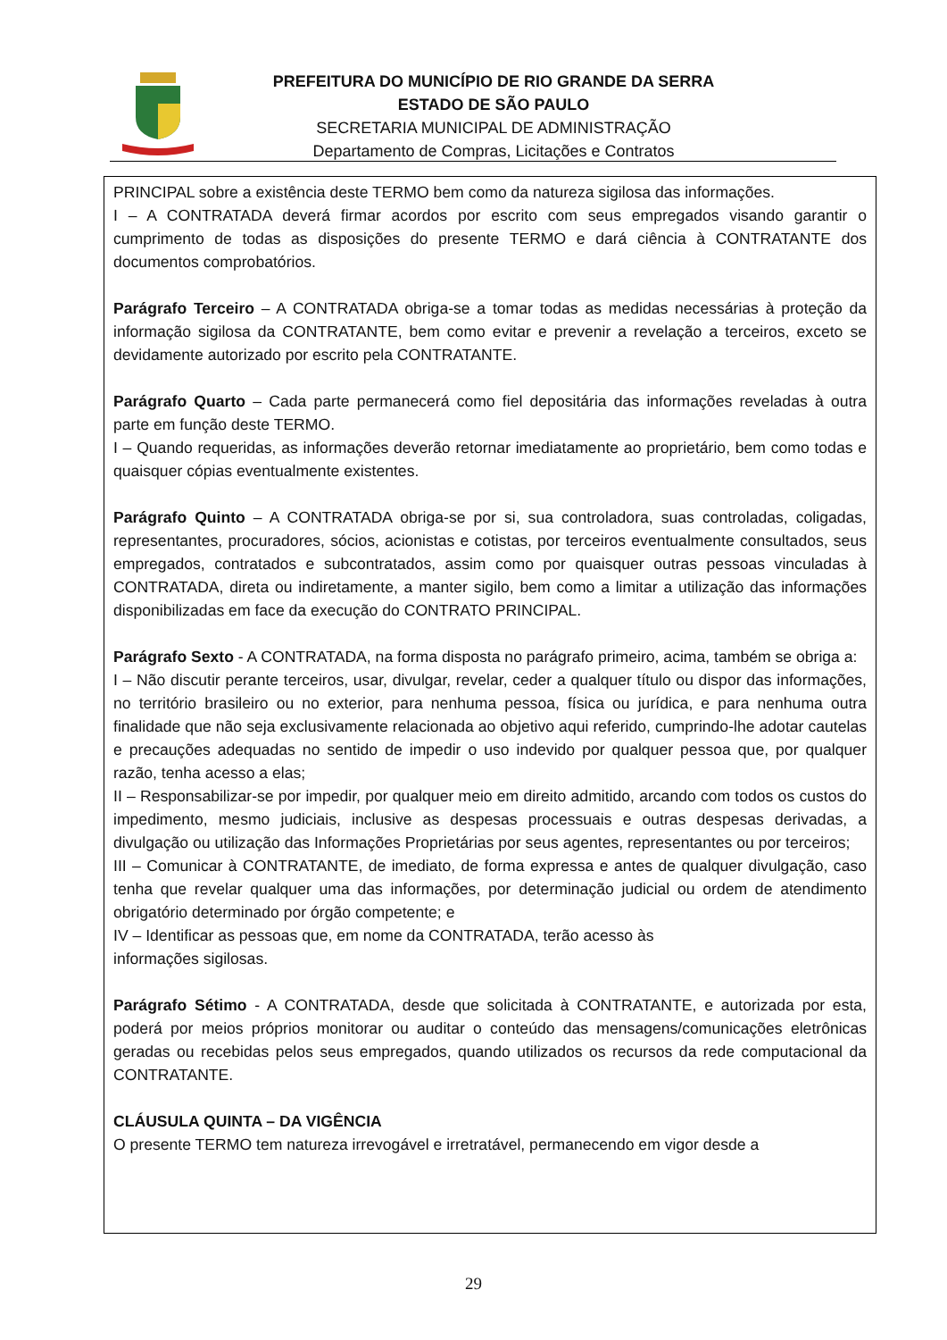PREFEITURA DO MUNICÍPIO DE RIO GRANDE DA SERRA
ESTADO DE SÃO PAULO
SECRETARIA MUNICIPAL DE ADMINISTRAÇÃO
Departamento de Compras, Licitações e Contratos
PRINCIPAL sobre a existência deste TERMO bem como da natureza sigilosa das informações.
I – A CONTRATADA deverá firmar acordos por escrito com seus empregados visando garantir o cumprimento de todas as disposições do presente TERMO e dará ciência à CONTRATANTE dos documentos comprobatórios.
Parágrafo Terceiro – A CONTRATADA obriga-se a tomar todas as medidas necessárias à proteção da informação sigilosa da CONTRATANTE, bem como evitar e prevenir a revelação a terceiros, exceto se devidamente autorizado por escrito pela CONTRATANTE.
Parágrafo Quarto – Cada parte permanecerá como fiel depositária das informações reveladas à outra parte em função deste TERMO.
I – Quando requeridas, as informações deverão retornar imediatamente ao proprietário, bem como todas e quaisquer cópias eventualmente existentes.
Parágrafo Quinto – A CONTRATADA obriga-se por si, sua controladora, suas controladas, coligadas, representantes, procuradores, sócios, acionistas e cotistas, por terceiros eventualmente consultados, seus empregados, contratados e subcontratados, assim como por quaisquer outras pessoas vinculadas à CONTRATADA, direta ou indiretamente, a manter sigilo, bem como a limitar a utilização das informações disponibilizadas em face da execução do CONTRATO PRINCIPAL.
Parágrafo Sexto - A CONTRATADA, na forma disposta no parágrafo primeiro, acima, também se obriga a:
I – Não discutir perante terceiros, usar, divulgar, revelar, ceder a qualquer título ou dispor das informações, no território brasileiro ou no exterior, para nenhuma pessoa, física ou jurídica, e para nenhuma outra finalidade que não seja exclusivamente relacionada ao objetivo aqui referido, cumprindo-lhe adotar cautelas e precauções adequadas no sentido de impedir o uso indevido por qualquer pessoa que, por qualquer razão, tenha acesso a elas;
II – Responsabilizar-se por impedir, por qualquer meio em direito admitido, arcando com todos os custos do impedimento, mesmo judiciais, inclusive as despesas processuais e outras despesas derivadas, a divulgação ou utilização das Informações Proprietárias por seus agentes, representantes ou por terceiros;
III – Comunicar à CONTRATANTE, de imediato, de forma expressa e antes de qualquer divulgação, caso tenha que revelar qualquer uma das informações, por determinação judicial ou ordem de atendimento obrigatório determinado por órgão competente; e
IV – Identificar as pessoas que, em nome da CONTRATADA, terão acesso às
informações sigilosas.
Parágrafo Sétimo - A CONTRATADA, desde que solicitada à CONTRATANTE, e autorizada por esta, poderá por meios próprios monitorar ou auditar o conteúdo das mensagens/comunicações eletrônicas geradas ou recebidas pelos seus empregados, quando utilizados os recursos da rede computacional da CONTRATANTE.
CLÁUSULA QUINTA – DA VIGÊNCIA
O presente TERMO tem natureza irrevogável e irretratável, permanecendo em vigor desde a
29